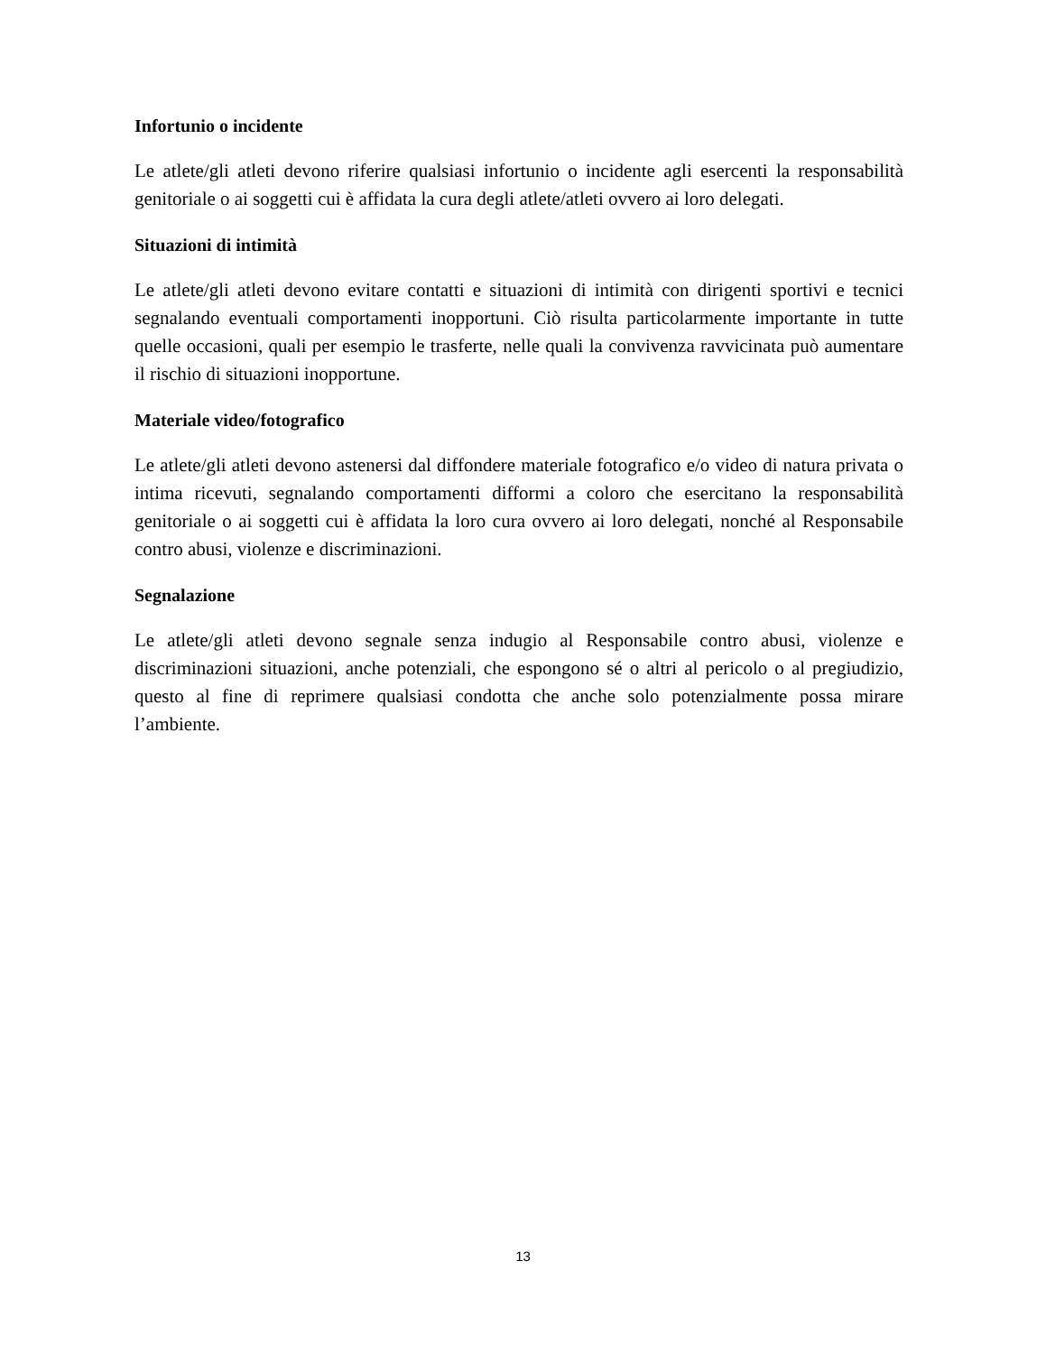Infortunio o incidente
Le atlete/gli atleti devono riferire qualsiasi infortunio o incidente agli esercenti la responsabilità genitoriale o ai soggetti cui è affidata la cura degli atlete/atleti ovvero ai loro delegati.
Situazioni di intimità
Le atlete/gli atleti devono evitare contatti e situazioni di intimità con dirigenti sportivi e tecnici segnalando eventuali comportamenti inopportuni. Ciò risulta particolarmente importante in tutte quelle occasioni, quali per esempio le trasferte, nelle quali la convivenza ravvicinata può aumentare il rischio di situazioni inopportune.
Materiale video/fotografico
Le atlete/gli atleti devono astenersi dal diffondere materiale fotografico e/o video di natura privata o intima ricevuti, segnalando comportamenti difformi a coloro che esercitano la responsabilità genitoriale o ai soggetti cui è affidata la loro cura ovvero ai loro delegati, nonché al Responsabile contro abusi, violenze e discriminazioni.
Segnalazione
Le atlete/gli atleti devono segnale senza indugio al Responsabile contro abusi, violenze e discriminazioni situazioni, anche potenziali, che espongono sé o altri al pericolo o al pregiudizio, questo al fine di reprimere qualsiasi condotta che anche solo potenzialmente possa mirare l’ambiente.
13